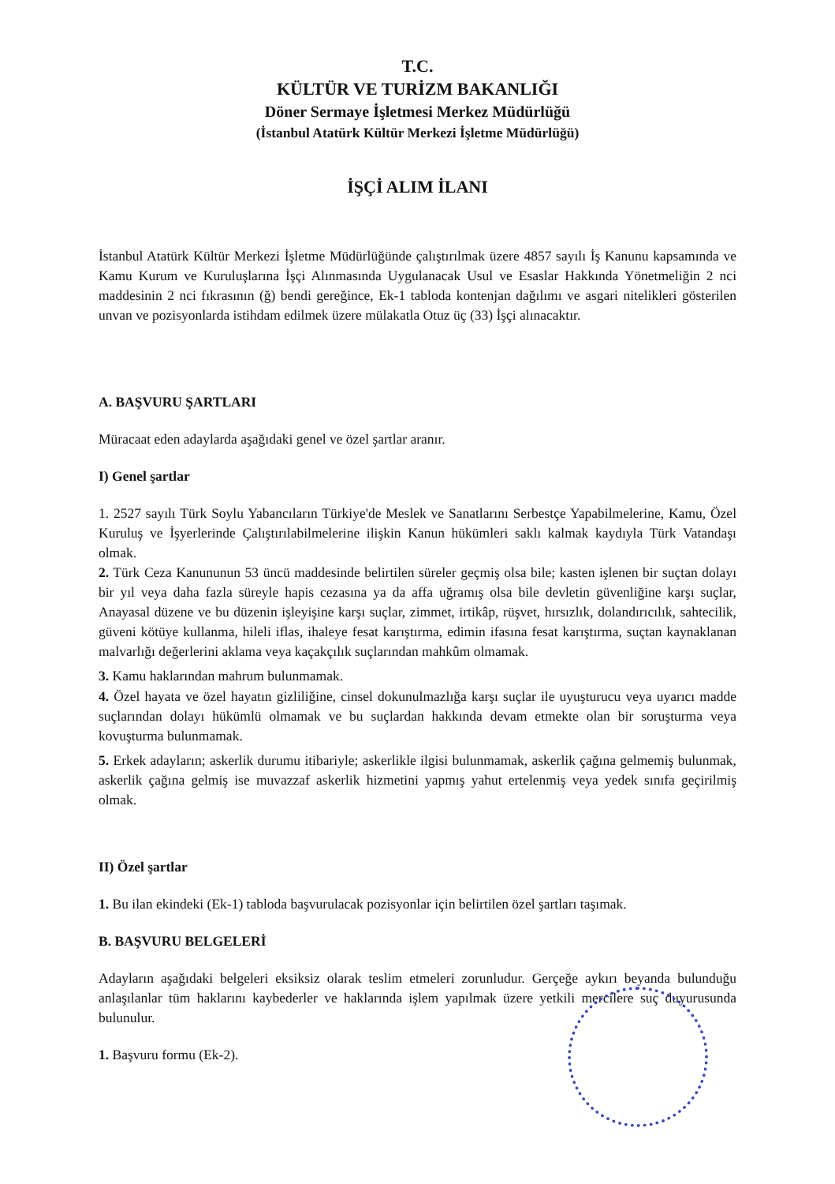T.C.
KÜLTÜR VE TURİZM BAKANLIĞI
Döner Sermaye İşletmesi Merkez Müdürlüğü
(İstanbul Atatürk Kültür Merkezi İşletme Müdürlüğü)
İŞÇİ ALIM İLANI
İstanbul Atatürk Kültür Merkezi İşletme Müdürlüğünde çalıştırılmak üzere 4857 sayılı İş Kanunu kapsamında ve Kamu Kurum ve Kuruluşlarına İşçi Alınmasında Uygulanacak Usul ve Esaslar Hakkında Yönetmeliğin 2 nci maddesinin 2 nci fıkrasının (ğ) bendi gereğince, Ek-1 tabloda kontenjan dağılımı ve asgari nitelikleri gösterilen unvan ve pozisyonlarda istihdam edilmek üzere mülakatla Otuz üç (33) İşçi alınacaktır.
A. BAŞVURU ŞARTLARI
Müracaat eden adaylarda aşağıdaki genel ve özel şartlar aranır.
I) Genel şartlar
1. 2527 sayılı Türk Soylu Yabancıların Türkiye'de Meslek ve Sanatlarını Serbestçe Yapabilmelerine, Kamu, Özel Kuruluş ve İşyerlerinde Çalıştırılabilmelerine ilişkin Kanun hükümleri saklı kalmak kaydıyla Türk Vatandaşı olmak.
2. Türk Ceza Kanununun 53 üncü maddesinde belirtilen süreler geçmiş olsa bile; kasten işlenen bir suçtan dolayı bir yıl veya daha fazla süreyle hapis cezasına ya da affa uğramış olsa bile devletin güvenliğine karşı suçlar, Anayasal düzene ve bu düzenin işleyişine karşı suçlar, zimmet, irtikâp, rüşvet, hırsızlık, dolandırıcılık, sahtecilik, güveni kötüye kullanma, hileli iflas, ihaleye fesat karıştırma, edimin ifasına fesat karıştırma, suçtan kaynaklanan malvarlığı değerlerini aklama veya kaçakçılık suçlarından mahkûm olmamak.
3. Kamu haklarından mahrum bulunmamak.
4. Özel hayata ve özel hayatın gizliliğine, cinsel dokunulmazlığa karşı suçlar ile uyuşturucu veya uyarıcı madde suçlarından dolayı hükümlü olmamak ve bu suçlardan hakkında devam etmekte olan bir soruşturma veya kovuşturma bulunmamak.
5. Erkek adayların; askerlik durumu itibariyle; askerlikle ilgisi bulunmamak, askerlik çağına gelmemiş bulunmak, askerlik çağına gelmiş ise muvazzaf askerlik hizmetini yapmış yahut ertelenmiş veya yedek sınıfa geçirilmiş olmak.
II) Özel şartlar
1. Bu ilan ekindeki (Ek-1) tabloda başvurulacak pozisyonlar için belirtilen özel şartları taşımak.
B. BAŞVURU BELGELERİ
Adayların aşağıdaki belgeleri eksiksiz olarak teslim etmeleri zorunludur. Gerçeğe aykırı beyanda bulunduğu anlaşılanlar tüm haklarını kaybederler ve haklarında işlem yapılmak üzere yetkili mercilere suç duyurusunda bulunulur.
1. Başvuru formu (Ek-2).